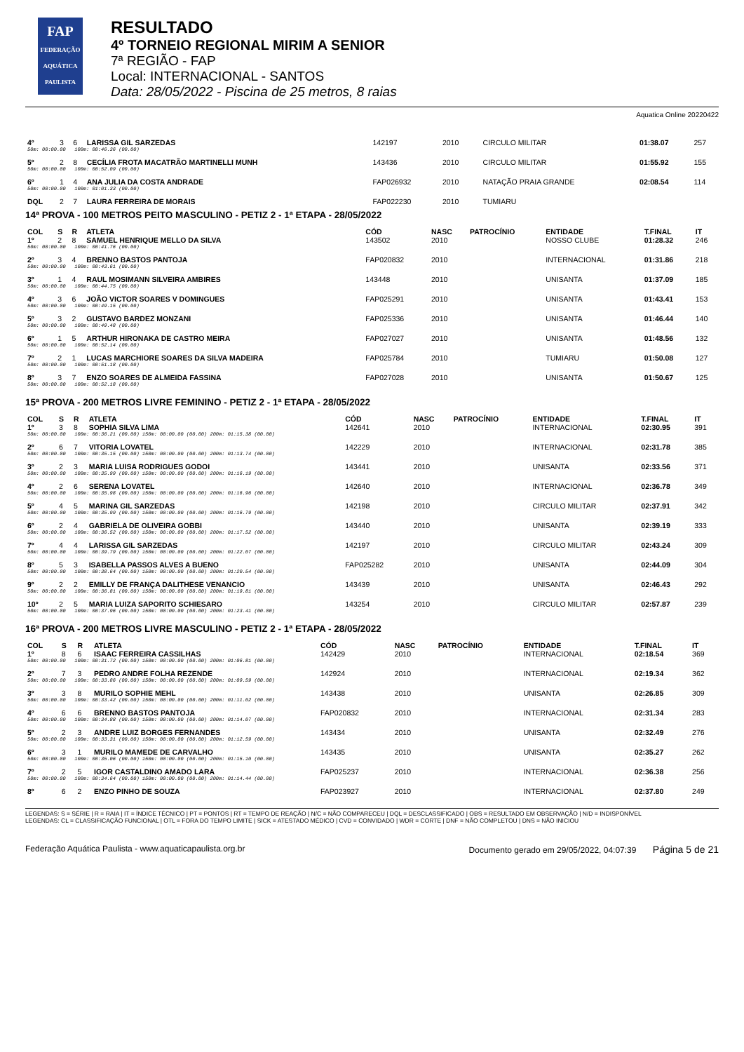FAP
FEDERAÇÃO AQUÁTICA PAULISTA
RESULTADO
4º TORNEIO REGIONAL MIRIM A SENIOR
7ª REGIÃO - FAP
Local: INTERNACIONAL - SANTOS
Data: 28/05/2022 - Piscina de 25 metros, 8 raias
Aquatica Online 20220422
| 4º | 3 | 6 | LARISSA GIL SARZEDAS | 142197 | 2010 | | CIRCULO MILITAR | 01:38.07 | 257 |
| 50m: 00:00.00 100m: 00:46.36 (00.00) | | | | | | | | | |
| 5º | 2 | 8 | CECÍLIA FROTA MACATRÃO MARTINELLI MUNH | 143436 | 2010 | | CIRCULO MILITAR | 01:55.92 | 155 |
| 50m: 00:00.00 100m: 00:52.09 (00.00) | | | | | | | | | |
| 6º | 1 | 4 | ANA JULIA DA COSTA ANDRADE | FAP026932 | 2010 | | NATAÇÃO PRAIA GRANDE | 02:08.54 | 114 |
| 50m: 00:00.00 100m: 01:01.33 (00.00) | | | | | | | | | |
| DQL | 2 | 7 | LAURA FERREIRA DE MORAIS | FAP022230 | 2010 | | TUMIARU | | |
14ª PROVA - 100 METROS PEITO MASCULINO - PETIZ 2 - 1ª ETAPA - 28/05/2022
| COL | S | R | ATLETA | CÓD | NASC | PATROCÍNIO | ENTIDADE | T.FINAL | IT |
| --- | --- | --- | --- | --- | --- | --- | --- | --- | --- |
| 1º | 2 | 8 | SAMUEL HENRIQUE MELLO DA SILVA | 143502 | 2010 | | NOSSO CLUBE | 01:28.32 | 246 |
| 50m: 00:00.00 100m: 00:41.76 (00.00) | | | | | | | | | |
| 2º | 3 | 4 | BRENNO BASTOS PANTOJA | FAP020832 | 2010 | | INTERNACIONAL | 01:31.86 | 218 |
| 50m: 00:00.00 100m: 00:43.61 (00.00) | | | | | | | | | |
| 3º | 1 | 4 | RAUL MOSIMANN SILVEIRA AMBIRES | 143448 | 2010 | | UNISANTA | 01:37.09 | 185 |
| 50m: 00:00.00 100m: 00:44.75 (00.00) | | | | | | | | | |
| 4º | 3 | 6 | JOÃO VICTOR SOARES V DOMINGUES | FAP025291 | 2010 | | UNISANTA | 01:43.41 | 153 |
| 50m: 00:00.00 100m: 00:49.15 (00.00) | | | | | | | | | |
| 5º | 3 | 2 | GUSTAVO BARDEZ MONZANI | FAP025336 | 2010 | | UNISANTA | 01:46.44 | 140 |
| 50m: 00:00.00 100m: 00:49.48 (00.00) | | | | | | | | | |
| 6º | 1 | 5 | ARTHUR HIRONAKA DE CASTRO MEIRA | FAP027027 | 2010 | | UNISANTA | 01:48.56 | 132 |
| 50m: 00:00.00 100m: 00:52.14 (00.00) | | | | | | | | | |
| 7º | 2 | 1 | LUCAS MARCHIORE SOARES DA SILVA MADEIRA | FAP025784 | 2010 | | TUMIARU | 01:50.08 | 127 |
| 50m: 00:00.00 100m: 00:51.18 (00.00) | | | | | | | | | |
| 8º | 3 | 7 | ENZO SOARES DE ALMEIDA FASSINA | FAP027028 | 2010 | | UNISANTA | 01:50.67 | 125 |
| 50m: 00:00.00 100m: 00:52.18 (00.00) | | | | | | | | | |
15ª PROVA - 200 METROS LIVRE FEMININO - PETIZ 2 - 1ª ETAPA - 28/05/2022
| COL | S | R | ATLETA | CÓD | NASC | PATROCÍNIO | ENTIDADE | T.FINAL | IT |
| --- | --- | --- | --- | --- | --- | --- | --- | --- | --- |
| 1º | 3 | 8 | SOPHIA SILVA LIMA | 142641 | 2010 | | INTERNACIONAL | 02:30.95 | 391 |
| 50m: 00:00.00 100m: 00:36.21 (00.00) 150m: 00:00.00 (00.00) 200m: 01:15.38 (00.00) | | | | | | | | | |
| 2º | 6 | 7 | VITORIA LOVATEL | 142229 | 2010 | | INTERNACIONAL | 02:31.78 | 385 |
| 50m: 00:00.00 100m: 00:35.15 (00.00) 150m: 00:00.00 (00.00) 200m: 01:13.74 (00.00) | | | | | | | | | |
| 3º | 2 | 3 | MARIA LUISA RODRIGUES GODOI | 143441 | 2010 | | UNISANTA | 02:33.56 | 371 |
| 50m: 00:00.00 100m: 00:35.99 (00.00) 150m: 00:00.00 (00.00) 200m: 01:16.19 (00.00) | | | | | | | | | |
| 4º | 2 | 6 | SERENA LOVATEL | 142640 | 2010 | | INTERNACIONAL | 02:36.78 | 349 |
| 50m: 00:00.00 100m: 00:35.98 (00.00) 150m: 00:00.00 (00.00) 200m: 01:16.96 (00.00) | | | | | | | | | |
| 5º | 4 | 5 | MARINA GIL SARZEDAS | 142198 | 2010 | | CIRCULO MILITAR | 02:37.91 | 342 |
| 50m: 00:00.00 100m: 00:35.99 (00.00) 150m: 00:00.00 (00.00) 200m: 01:16.79 (00.00) | | | | | | | | | |
| 6º | 2 | 4 | GABRIELA DE OLIVEIRA GOBBI | 143440 | 2010 | | UNISANTA | 02:39.19 | 333 |
| 50m: 00:00.00 100m: 00:36.52 (00.00) 150m: 00:00.00 (00.00) 200m: 01:17.52 (00.00) | | | | | | | | | |
| 7º | 4 | 4 | LARISSA GIL SARZEDAS | 142197 | 2010 | | CIRCULO MILITAR | 02:43.24 | 309 |
| 50m: 00:00.00 100m: 00:39.79 (00.00) 150m: 00:00.00 (00.00) 200m: 01:22.07 (00.00) | | | | | | | | | |
| 8º | 5 | 3 | ISABELLA PASSOS ALVES A BUENO | FAP025282 | 2010 | | UNISANTA | 02:44.09 | 304 |
| 50m: 00:00.00 100m: 00:38.64 (00.00) 150m: 00:00.00 (00.00) 200m: 01:20.54 (00.00) | | | | | | | | | |
| 9º | 2 | 2 | EMILLY DE FRANÇA DALITHESE VENANCIO | 143439 | 2010 | | UNISANTA | 02:46.43 | 292 |
| 50m: 00:00.00 100m: 00:36.81 (00.00) 150m: 00:00.00 (00.00) 200m: 01:19.81 (00.00) | | | | | | | | | |
| 10º | 2 | 5 | MARIA LUIZA SAPORITO SCHIESARO | 143254 | 2010 | | CIRCULO MILITAR | 02:57.87 | 239 |
| 50m: 00:00.00 100m: 00:37.96 (00.00) 150m: 00:00.00 (00.00) 200m: 01:23.41 (00.00) | | | | | | | | | |
16ª PROVA - 200 METROS LIVRE MASCULINO - PETIZ 2 - 1ª ETAPA - 28/05/2022
| COL | S | R | ATLETA | CÓD | NASC | PATROCÍNIO | ENTIDADE | T.FINAL | IT |
| --- | --- | --- | --- | --- | --- | --- | --- | --- | --- |
| 1º | 8 | 6 | ISAAC FERREIRA CASSILHAS | 142429 | 2010 | | INTERNACIONAL | 02:18.54 | 369 |
| 50m: 00:00.00 100m: 00:31.72 (00.00) 150m: 00:00.00 (00.00) 200m: 01:06.81 (00.00) | | | | | | | | | |
| 2º | 7 | 3 | PEDRO ANDRE FOLHA REZENDE | 142924 | 2010 | | INTERNACIONAL | 02:19.34 | 362 |
| 50m: 00:00.00 100m: 00:33.86 (00.00) 150m: 00:00.00 (00.00) 200m: 01:09.59 (00.00) | | | | | | | | | |
| 3º | 3 | 8 | MURILO SOPHIE MEHL | 143438 | 2010 | | UNISANTA | 02:26.85 | 309 |
| 50m: 00:00.00 100m: 00:33.42 (00.00) 150m: 00:00.00 (00.00) 200m: 01:11.02 (00.00) | | | | | | | | | |
| 4º | 6 | 6 | BRENNO BASTOS PANTOJA | FAP020832 | 2010 | | INTERNACIONAL | 02:31.34 | 283 |
| 50m: 00:00.00 100m: 00:34.88 (00.00) 150m: 00:00.00 (00.00) 200m: 01:14.07 (00.00) | | | | | | | | | |
| 5º | 2 | 3 | ANDRE LUIZ BORGES FERNANDES | 143434 | 2010 | | UNISANTA | 02:32.49 | 276 |
| 50m: 00:00.00 100m: 00:33.31 (00.00) 150m: 00:00.00 (00.00) 200m: 01:12.59 (00.00) | | | | | | | | | |
| 6º | 3 | 1 | MURILO MAMEDE DE CARVALHO | 143435 | 2010 | | UNISANTA | 02:35.27 | 262 |
| 50m: 00:00.00 100m: 00:35.06 (00.00) 150m: 00:00.00 (00.00) 200m: 01:15.10 (00.00) | | | | | | | | | |
| 7º | 2 | 5 | IGOR CASTALDINO AMADO LARA | FAP025237 | 2010 | | INTERNACIONAL | 02:36.38 | 256 |
| 50m: 00:00.00 100m: 00:34.64 (00.00) 150m: 00:00.00 (00.00) 200m: 01:14.44 (00.00) | | | | | | | | | |
| 8º | 6 | 2 | ENZO PINHO DE SOUZA | FAP023927 | 2010 | | INTERNACIONAL | 02:37.80 | 249 |
LEGENDAS: S = SÉRIE | R = RAIA | IT = ÍNDICE TÉCNICO | PT = PONTOS | RT = TEMPO DE REAÇÃO | N/C = NÃO COMPARECEU | DQL = DESCLASSIFICADO | OBS = RESULTADO EM OBSERVAÇÃO | N/D = INDISPONÍVEL
LEGENDAS: CL = CLASSIFICAÇÃO FUNCIONAL | OTL = FORA DO TEMPO LIMITE | SICK = ATESTADO MÉDICO | CVD = CONVIDADO | WDR = CORTE | DNF = NÃO COMPLETOU | DNS = NÃO INICIOU
Federação Aquática Paulista - www.aquaticapaulista.org.br Documento gerado em 29/05/2022, 04:07:39 Página 5 de 21